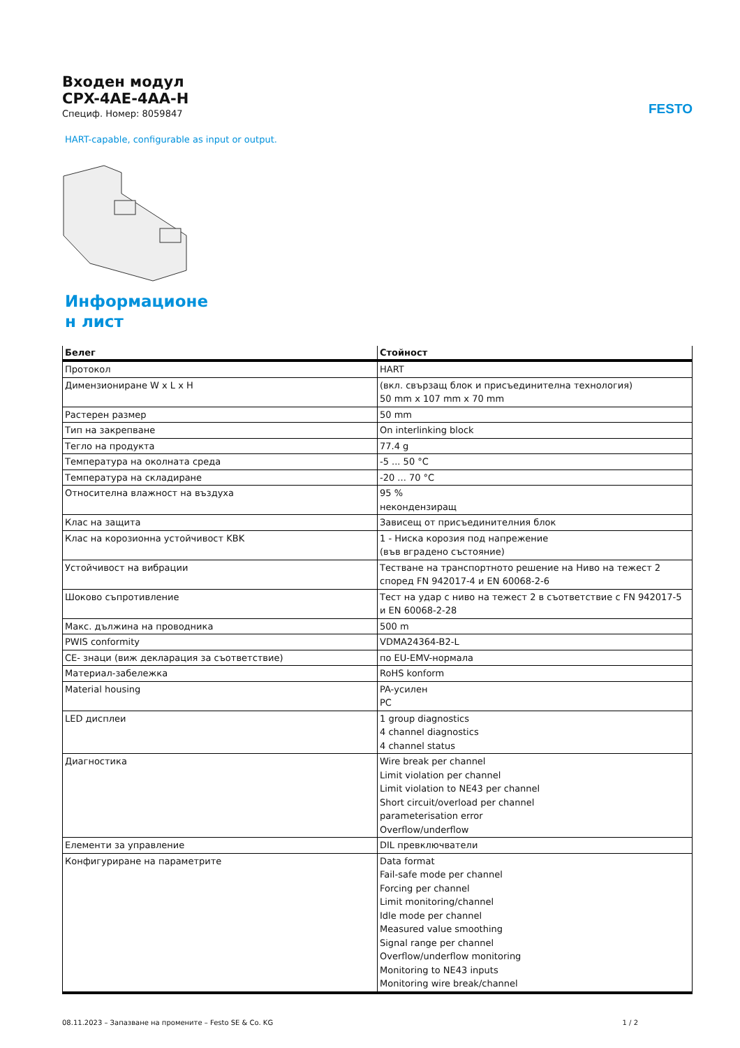FESTO
Входен модул
CPX-4AE-4AA-H
Специф. Номер: 8059847
HART-capable, configurable as input or output.
Информационе
н лист
| Белег | Стойност |
| --- | --- |
| Протокол | HART |
| Димензиониране W x L x H | (вкл. свързащ блок и присъединителна технология) 50 mm x 107 mm x 70 mm |
| Растерен размер | 50 mm |
| Тип на закрепване | On interlinking block |
| Тегло на продукта | 77.4 g |
| Температура на околната среда | -5 ... 50 °C |
| Температура на складиране | -20 ... 70 °C |
| Относителна влажност на въздуха | 95 % некондензиращ |
| Клас на защита | Зависещ от присъединителния блок |
| Клас на корозионна устойчивост KBK | 1 - Ниска корозия под напрежение (във вградено състояние) |
| Устойчивост на вибрации | Тестване на транспортното решение на Ниво на тежест 2 според FN 942017-4 и EN 60068-2-6 |
| Шоково съпротивление | Тест на удар с ниво на тежест 2 в съответствие с FN 942017-5 и EN 60068-2-28 |
| Макс. дължина на проводника | 500 m |
| PWIS conformity | VDMA24364-B2-L |
| CE- знаци (виж декларация за съответствие) | по EU-EMV-нормала |
| Материал-забележка | RoHS konform |
| Material housing | PA-усилен PC |
| LED дисплеи | 1 group diagnostics 4 channel diagnostics 4 channel status |
| Диагностика | Wire break per channel Limit violation per channel Limit violation to NE43 per channel Short circuit/overload per channel parameterisation error Overflow/underflow |
| Елементи за управление | DIL превключватели |
| Конфигуриране на параметрите | Data format Fail-safe mode per channel Forcing per channel Limit monitoring/channel Idle mode per channel Measured value smoothing Signal range per channel Overflow/underflow monitoring Monitoring to NE43 inputs Monitoring wire break/channel |
08.11.2023 – Запазване на промените – Festo SE & Co. KG 1 / 2